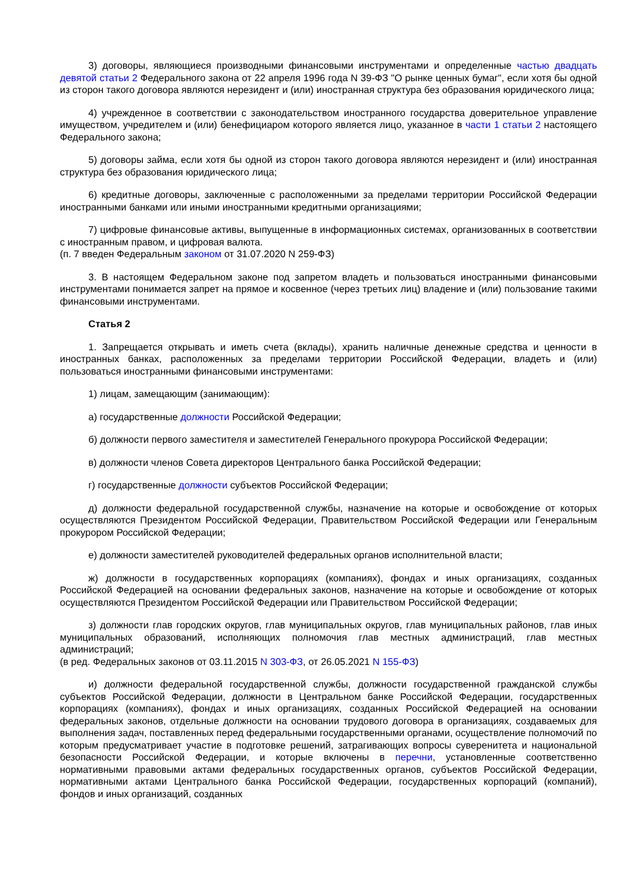3) договоры, являющиеся производными финансовыми инструментами и определенные частью двадцать девятой статьи 2 Федерального закона от 22 апреля 1996 года N 39-ФЗ "О рынке ценных бумаг", если хотя бы одной из сторон такого договора являются нерезидент и (или) иностранная структура без образования юридического лица;
4) учрежденное в соответствии с законодательством иностранного государства доверительное управление имуществом, учредителем и (или) бенефициаром которого является лицо, указанное в части 1 статьи 2 настоящего Федерального закона;
5) договоры займа, если хотя бы одной из сторон такого договора являются нерезидент и (или) иностранная структура без образования юридического лица;
6) кредитные договоры, заключенные с расположенными за пределами территории Российской Федерации иностранными банками или иными иностранными кредитными организациями;
7) цифровые финансовые активы, выпущенные в информационных системах, организованных в соответствии с иностранным правом, и цифровая валюта.
(п. 7 введен Федеральным законом от 31.07.2020 N 259-ФЗ)
3. В настоящем Федеральном законе под запретом владеть и пользоваться иностранными финансовыми инструментами понимается запрет на прямое и косвенное (через третьих лиц) владение и (или) пользование такими финансовыми инструментами.
Статья 2
1. Запрещается открывать и иметь счета (вклады), хранить наличные денежные средства и ценности в иностранных банках, расположенных за пределами территории Российской Федерации, владеть и (или) пользоваться иностранными финансовыми инструментами:
1) лицам, замещающим (занимающим):
а) государственные должности Российской Федерации;
б) должности первого заместителя и заместителей Генерального прокурора Российской Федерации;
в) должности членов Совета директоров Центрального банка Российской Федерации;
г) государственные должности субъектов Российской Федерации;
д) должности федеральной государственной службы, назначение на которые и освобождение от которых осуществляются Президентом Российской Федерации, Правительством Российской Федерации или Генеральным прокурором Российской Федерации;
е) должности заместителей руководителей федеральных органов исполнительной власти;
ж) должности в государственных корпорациях (компаниях), фондах и иных организациях, созданных Российской Федерацией на основании федеральных законов, назначение на которые и освобождение от которых осуществляются Президентом Российской Федерации или Правительством Российской Федерации;
з) должности глав городских округов, глав муниципальных округов, глав муниципальных районов, глав иных муниципальных образований, исполняющих полномочия глав местных администраций, глав местных администраций;
(в ред. Федеральных законов от 03.11.2015 N 303-ФЗ, от 26.05.2021 N 155-ФЗ)
и) должности федеральной государственной службы, должности государственной гражданской службы субъектов Российской Федерации, должности в Центральном банке Российской Федерации, государственных корпорациях (компаниях), фондах и иных организациях, созданных Российской Федерацией на основании федеральных законов, отдельные должности на основании трудового договора в организациях, создаваемых для выполнения задач, поставленных перед федеральными государственными органами, осуществление полномочий по которым предусматривает участие в подготовке решений, затрагивающих вопросы суверенитета и национальной безопасности Российской Федерации, и которые включены в перечни, установленные соответственно нормативными правовыми актами федеральных государственных органов, субъектов Российской Федерации, нормативными актами Центрального банка Российской Федерации, государственных корпораций (компаний), фондов и иных организаций, созданных